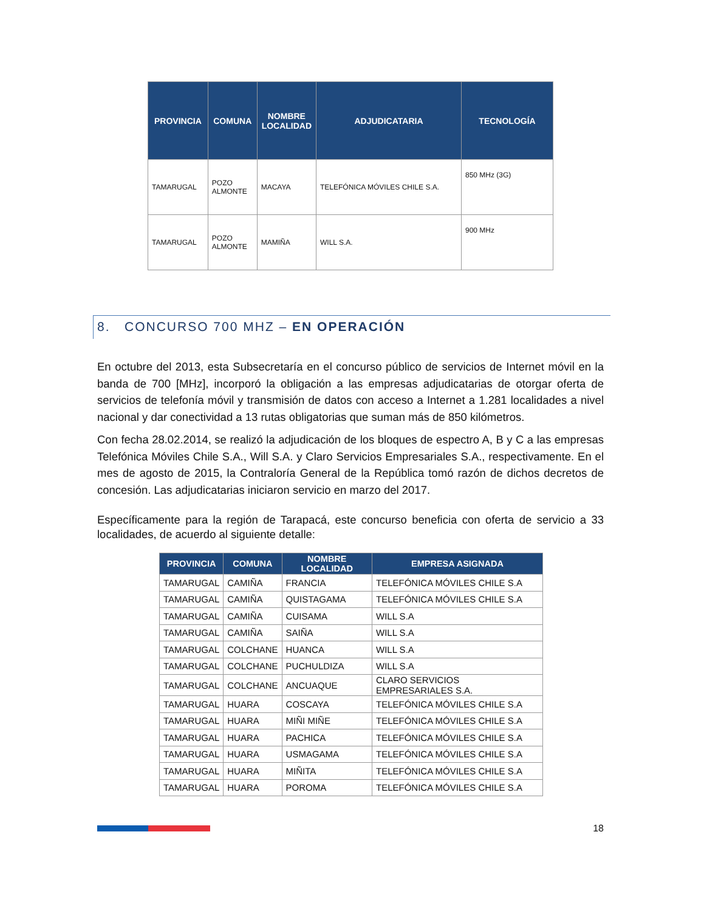| PROVINCIA | COMUNA | NOMBRE LOCALIDAD | ADJUDICATARIA | TECNOLOGÍA |
| --- | --- | --- | --- | --- |
| TAMARUGAL | POZO ALMONTE | MACAYA | TELEFÓNICA MÓVILES CHILE S.A. | 850 MHz (3G) |
| TAMARUGAL | POZO ALMONTE | MAMIÑA | WILL S.A. | 900 MHz |
8. CONCURSO 700 MHZ – EN OPERACIÓN
En octubre del 2013, esta Subsecretaría en el concurso público de servicios de Internet móvil en la banda de 700 [MHz], incorporó la obligación a las empresas adjudicatarias de otorgar oferta de servicios de telefonía móvil y transmisión de datos con acceso a Internet a 1.281 localidades a nivel nacional y dar conectividad a 13 rutas obligatorias que suman más de 850 kilómetros.
Con fecha 28.02.2014, se realizó la adjudicación de los bloques de espectro A, B y C a las empresas Telefónica Móviles Chile S.A., Will S.A. y Claro Servicios Empresariales S.A., respectivamente. En el mes de agosto de 2015, la Contraloría General de la República tomó razón de dichos decretos de concesión. Las adjudicatarias iniciaron servicio en marzo del 2017.
Específicamente para la región de Tarapacá, este concurso beneficia con oferta de servicio a 33 localidades, de acuerdo al siguiente detalle:
| PROVINCIA | COMUNA | NOMBRE LOCALIDAD | EMPRESA ASIGNADA |
| --- | --- | --- | --- |
| TAMARUGAL | CAMIÑA | FRANCIA | TELEFÓNICA MÓVILES CHILE S.A |
| TAMARUGAL | CAMIÑA | QUISTAGAMA | TELEFÓNICA MÓVILES CHILE S.A |
| TAMARUGAL | CAMIÑA | CUISAMA | WILL S.A |
| TAMARUGAL | CAMIÑA | SAIÑA | WILL S.A |
| TAMARUGAL | COLCHANE | HUANCA | WILL S.A |
| TAMARUGAL | COLCHANE | PUCHULDIZA | WILL S.A |
| TAMARUGAL | COLCHANE | ANCUAQUE | CLARO SERVICIOS EMPRESARIALES S.A. |
| TAMARUGAL | HUARA | COSCAYA | TELEFÓNICA MÓVILES CHILE S.A |
| TAMARUGAL | HUARA | MIÑI MIÑE | TELEFÓNICA MÓVILES CHILE S.A |
| TAMARUGAL | HUARA | PACHICA | TELEFÓNICA MÓVILES CHILE S.A |
| TAMARUGAL | HUARA | USMAGAMA | TELEFÓNICA MÓVILES CHILE S.A |
| TAMARUGAL | HUARA | MIÑITA | TELEFÓNICA MÓVILES CHILE S.A |
| TAMARUGAL | HUARA | POROMA | TELEFÓNICA MÓVILES CHILE S.A |
18